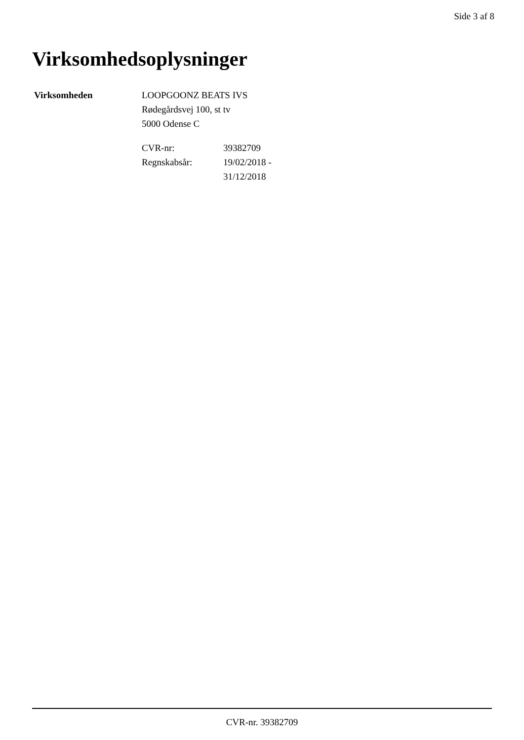Side 3 af 8
Virksomhedsoplysninger
Virksomheden LOOPGOONZ BEATS IVS
Rødegårdsvej 100, st tv
5000 Odense C
| CVR-nr: | 39382709 |
| Regnskabsår: | 19/02/2018 - 31/12/2018 |
CVR-nr. 39382709